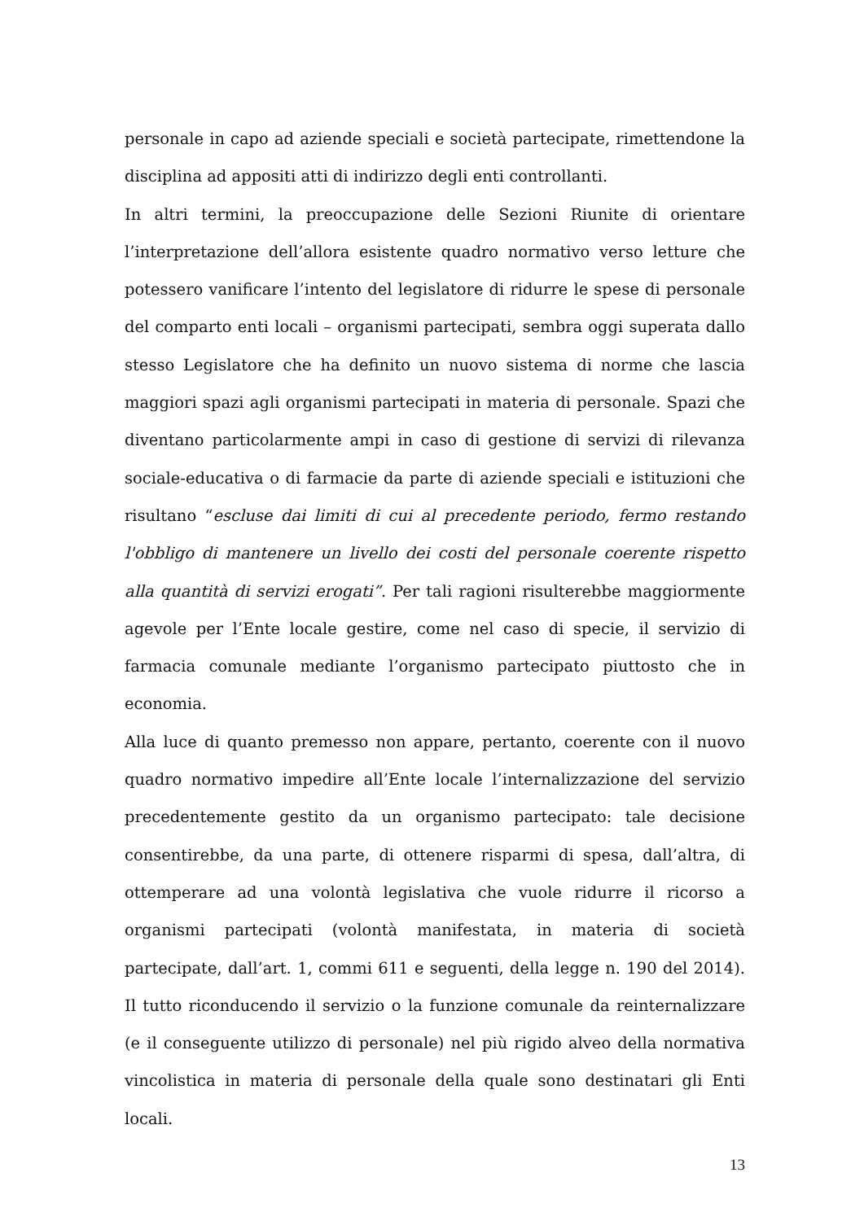personale in capo ad aziende speciali e società partecipate, rimettendone la disciplina ad appositi atti di indirizzo degli enti controllanti.
In altri termini, la preoccupazione delle Sezioni Riunite di orientare l’interpretazione dell’allora esistente quadro normativo verso letture che potessero vanificare l’intento del legislatore di ridurre le spese di personale del comparto enti locali – organismi partecipati, sembra oggi superata dallo stesso Legislatore che ha definito un nuovo sistema di norme che lascia maggiori spazi agli organismi partecipati in materia di personale. Spazi che diventano particolarmente ampi in caso di gestione di servizi di rilevanza sociale-educativa o di farmacie da parte di aziende speciali e istituzioni che risultano “escluse dai limiti di cui al precedente periodo, fermo restando l'obbligo di mantenere un livello dei costi del personale coerente rispetto alla quantità di servizi erogati”. Per tali ragioni risulterebbe maggiormente agevole per l’Ente locale gestire, come nel caso di specie, il servizio di farmacia comunale mediante l’organismo partecipato piuttosto che in economia.
Alla luce di quanto premesso non appare, pertanto, coerente con il nuovo quadro normativo impedire all’Ente locale l’internalizzazione del servizio precedentemente gestito da un organismo partecipato: tale decisione consentirebbe, da una parte, di ottenere risparmi di spesa, dall’altra, di ottemperare ad una volontà legislativa che vuole ridurre il ricorso a organismi partecipati (volontà manifestata, in materia di società partecipate, dall’art. 1, commi 611 e seguenti, della legge n. 190 del 2014). Il tutto riconducendo il servizio o la funzione comunale da reinternalizzare (e il conseguente utilizzo di personale) nel più rigido alveo della normativa vincolistica in materia di personale della quale sono destinatari gli Enti locali.
13